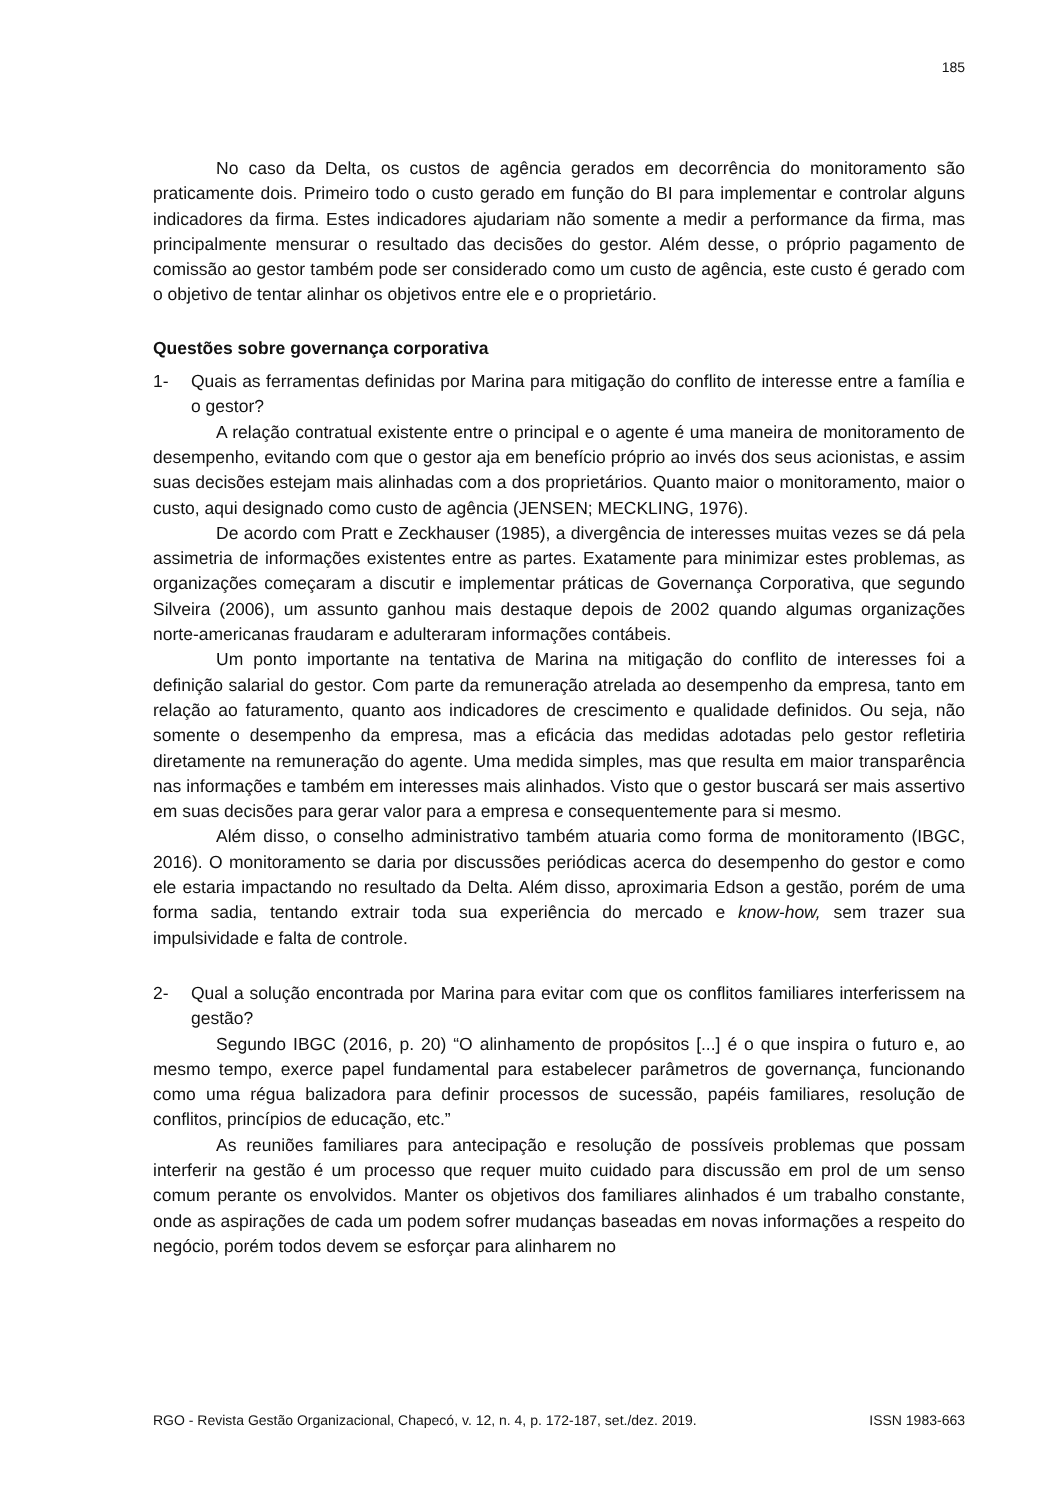185
No caso da Delta, os custos de agência gerados em decorrência do monitoramento são praticamente dois. Primeiro todo o custo gerado em função do BI para implementar e controlar alguns indicadores da firma. Estes indicadores ajudariam não somente a medir a performance da firma, mas principalmente mensurar o resultado das decisões do gestor. Além desse, o próprio pagamento de comissão ao gestor também pode ser considerado como um custo de agência, este custo é gerado com o objetivo de tentar alinhar os objetivos entre ele e o proprietário.
Questões sobre governança corporativa
1- Quais as ferramentas definidas por Marina para mitigação do conflito de interesse entre a família e o gestor?
A relação contratual existente entre o principal e o agente é uma maneira de monitoramento de desempenho, evitando com que o gestor aja em benefício próprio ao invés dos seus acionistas, e assim suas decisões estejam mais alinhadas com a dos proprietários. Quanto maior o monitoramento, maior o custo, aqui designado como custo de agência (JENSEN; MECKLING, 1976).
De acordo com Pratt e Zeckhauser (1985), a divergência de interesses muitas vezes se dá pela assimetria de informações existentes entre as partes. Exatamente para minimizar estes problemas, as organizações começaram a discutir e implementar práticas de Governança Corporativa, que segundo Silveira (2006), um assunto ganhou mais destaque depois de 2002 quando algumas organizações norte-americanas fraudaram e adulteraram informações contábeis.
Um ponto importante na tentativa de Marina na mitigação do conflito de interesses foi a definição salarial do gestor. Com parte da remuneração atrelada ao desempenho da empresa, tanto em relação ao faturamento, quanto aos indicadores de crescimento e qualidade definidos. Ou seja, não somente o desempenho da empresa, mas a eficácia das medidas adotadas pelo gestor refletiria diretamente na remuneração do agente. Uma medida simples, mas que resulta em maior transparência nas informações e também em interesses mais alinhados. Visto que o gestor buscará ser mais assertivo em suas decisões para gerar valor para a empresa e consequentemente para si mesmo.
Além disso, o conselho administrativo também atuaria como forma de monitoramento (IBGC, 2016). O monitoramento se daria por discussões periódicas acerca do desempenho do gestor e como ele estaria impactando no resultado da Delta. Além disso, aproximaria Edson a gestão, porém de uma forma sadia, tentando extrair toda sua experiência do mercado e know-how, sem trazer sua impulsividade e falta de controle.
2- Qual a solução encontrada por Marina para evitar com que os conflitos familiares interferissem na gestão?
Segundo IBGC (2016, p. 20) “O alinhamento de propósitos [...] é o que inspira o futuro e, ao mesmo tempo, exerce papel fundamental para estabelecer parâmetros de governança, funcionando como uma régua balizadora para definir processos de sucessão, papéis familiares, resolução de conflitos, princípios de educação, etc.”
As reuniões familiares para antecipação e resolução de possíveis problemas que possam interferir na gestão é um processo que requer muito cuidado para discussão em prol de um senso comum perante os envolvidos. Manter os objetivos dos familiares alinhados é um trabalho constante, onde as aspirações de cada um podem sofrer mudanças baseadas em novas informações a respeito do negócio, porém todos devem se esforçar para alinharem no
RGO - Revista Gestão Organizacional, Chapecó, v. 12, n. 4, p. 172-187, set./dez. 2019. ISSN 1983-663